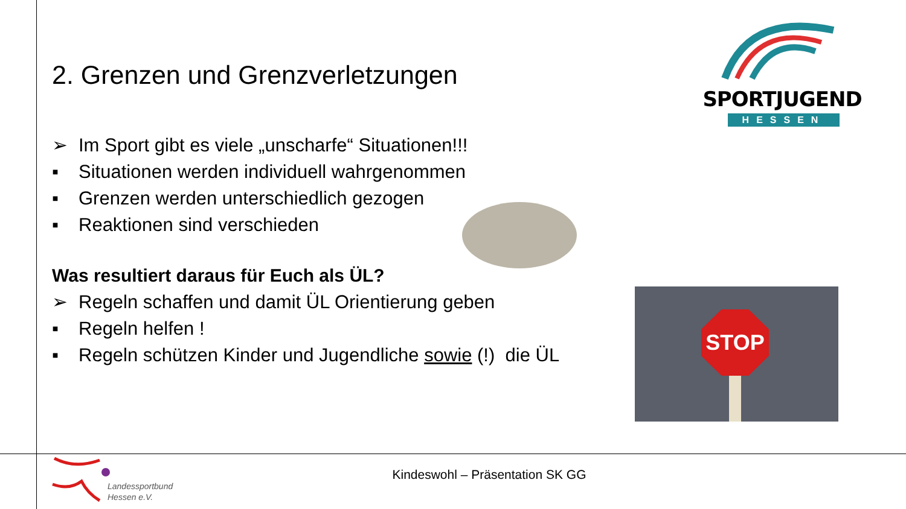SPORTJUGEND
HESSEN
2. Grenzen und Grenzverletzungen
➢ Im Sport gibt es viele „unscharfe“ Situationen!!!
▪ Situationen werden individuell wahrgenommen
▪ Grenzen werden unterschiedlich gezogen
▪ Reaktionen sind verschieden
Was resultiert daraus für Euch als ÜL?
➢ Regeln schaffen und damit ÜL Orientierung geben
▪ Regeln helfen !
▪ Regeln schützen Kinder und Jugendliche sowie (!) die ÜL
STOP
Landessportbund
Hessen e.V.
Kindeswohl – Präsentation SK GG